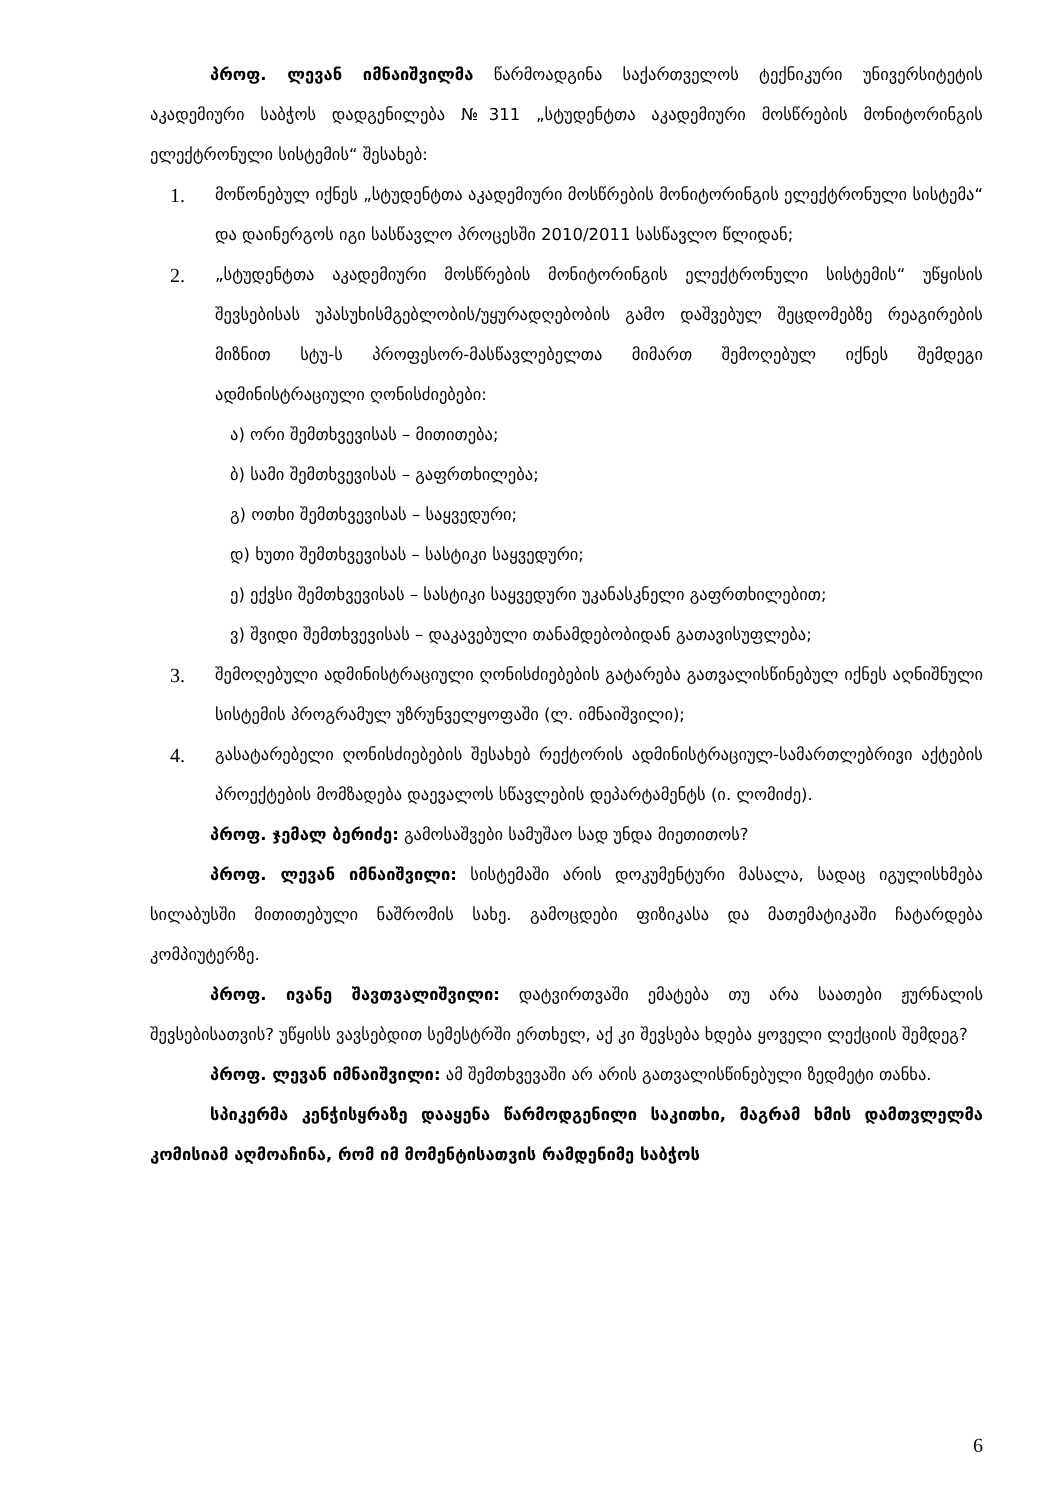პროფ. ლევან იმნაიშვილმა წარმოადგინა საქართველოს ტექნიკური უნივერსიტეტის აკადემიური საბჭოს დადგენილება №311 „სტუდენტთა აკადემიური მოსწრების მონიტორინგის ელექტრონული სისტემის“ შესახებ:
1. მოწონებულ იქნეს „სტუდენტთა აკადემიური მოსწრების მონიტორინგის ელექტრონული სისტემა“ და დაინერგოს იგი სასწავლო პროცესში 2010/2011 სასწავლო წლიდან;
2. „სტუდენტთა აკადემიური მოსწრების მონიტორინგის ელექტრონული სისტემის“ უწყისის შევსებისას უპასუხისმგებლობის/უყურადღებობის გამო დაშვებულ შეცდომებზე რეაგირების მიზნით სტუ-ს პროფესორ-მასწავლებელთა მიმართ შემოღებულ იქნეს შემდეგი ადმინისტრაციული ღონისძიებები:
ა) ორი შემთხვევისას – მითითება;
ბ) სამი შემთხვევისას – გაფრთხილება;
გ) ოთხი შემთხვევისას – საყვედური;
დ) ხუთი შემთხვევისას – სასტიკი საყვედური;
ე) ექვსი შემთხვევისას – სასტიკი საყვედური უკანასკნელი გაფრთხილებით;
ვ) შვიდი შემთხვევისას – დაკავებული თანამდებობიდან გათავისუფლება;
3. შემოღებული ადმინისტრაციული ღონისძიებების გატარება გათვალისწინებულ იქნეს აღნიშნული სისტემის პროგრამულ უზრუნველყოფაში (ლ. იმნაიშვილი);
4. გასატარებელი ღონისძიებების შესახებ რექტორის ადმინისტრაციულ-სამართლებრივი აქტების პროექტების მომზადება დაევალოს სწავლების დეპარტამენტს (ი. ლომიძე).
პროფ. ჯემალ ბერიძე: გამოსაშვები სამუშაო სად უნდა მიეთითოს?
პროფ. ლევან იმნაიშვილი: სისტემაში არის დოკუმენტური მასალა, სადაც იგულისხმება სილაბუსში მითითებული ნაშრომის სახე. გამოცდები ფიზიკასა და მათემატიკაში ჩატარდება კომპიუტერზე.
პროფ. ივანე შავთვალიშვილი: დატვირთვაში ემატება თუ არა საათები ჟურნალის შევსებისათვის? უწყისს ვავსებდით სემესტრში ერთხელ, აქ კი შევსება ხდება ყოველი ლექციის შემდეგ?
პროფ. ლევან იმნაიშვილი: ამ შემთხვევაში არ არის გათვალისწინებული ზედმეტი თანხა.
სპიკერმა კენჭისყრაზე დააყენა წარმოდგენილი საკითხი, მაგრამ ხმის დამთვლელმა კომისიამ აღმოაჩინა, რომ იმ მომენტისათვის რამდენიმე საბჭოს
6